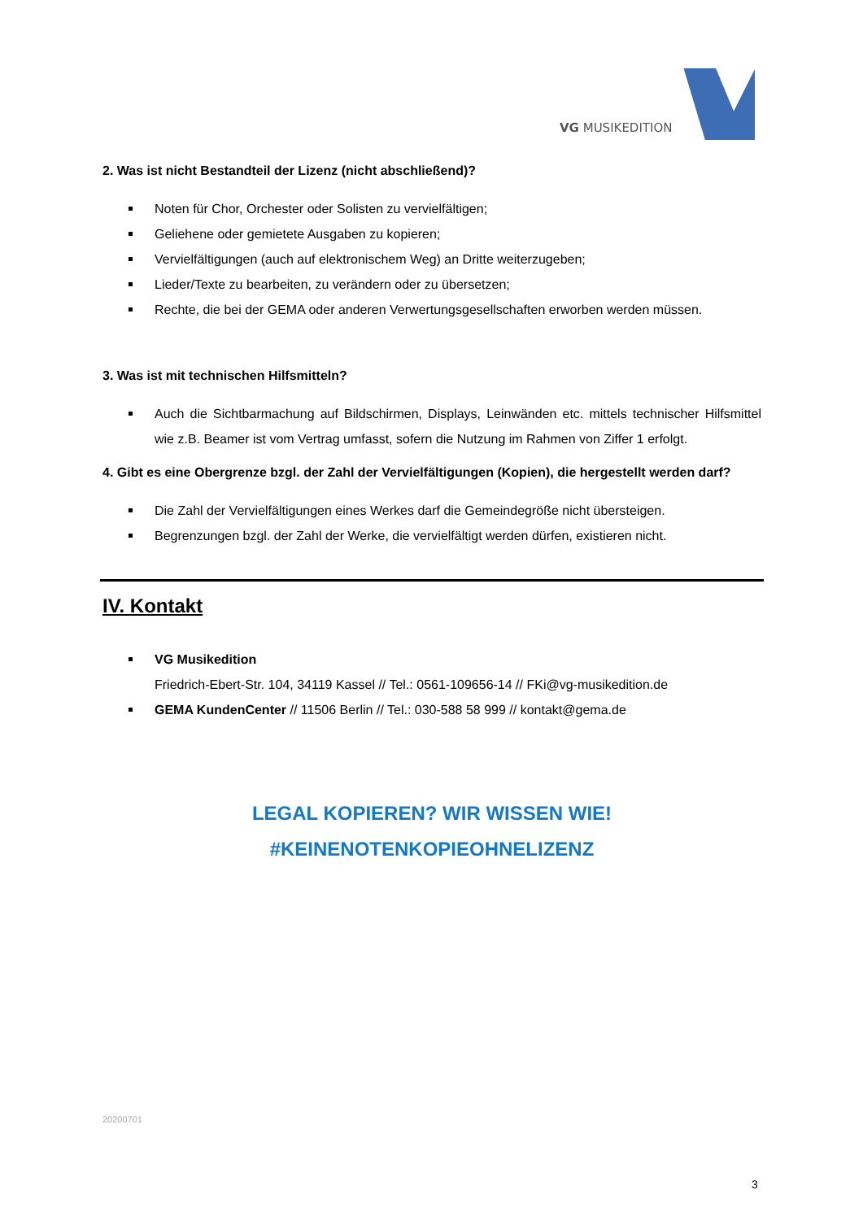VG MUSIKEDITION
2. Was ist nicht Bestandteil der Lizenz (nicht abschließend)?
Noten für Chor, Orchester oder Solisten zu vervielfältigen;
Geliehene oder gemietete Ausgaben zu kopieren;
Vervielfältigungen (auch auf elektronischem Weg) an Dritte weiterzugeben;
Lieder/Texte zu bearbeiten, zu verändern oder zu übersetzen;
Rechte, die bei der GEMA oder anderen Verwertungsgesellschaften erworben werden müssen.
3. Was ist mit technischen Hilfsmitteln?
Auch die Sichtbarmachung auf Bildschirmen, Displays, Leinwänden etc. mittels technischer Hilfsmittel wie z.B. Beamer ist vom Vertrag umfasst, sofern die Nutzung im Rahmen von Ziffer 1 erfolgt.
4. Gibt es eine Obergrenze bzgl. der Zahl der Vervielfältigungen (Kopien), die hergestellt werden darf?
Die Zahl der Vervielfältigungen eines Werkes darf die Gemeindegröße nicht übersteigen.
Begrenzungen bzgl. der Zahl der Werke, die vervielfältigt werden dürfen, existieren nicht.
IV. Kontakt
VG Musikedition
Friedrich-Ebert-Str. 104, 34119 Kassel // Tel.: 0561-109656-14 // FKi@vg-musikedition.de
GEMA KundenCenter // 11506 Berlin // Tel.: 030-588 58 999 // kontakt@gema.de
LEGAL KOPIEREN? WIR WISSEN WIE!
#KEINENOTENKOPIEOHNELIZENZ
20200701
3